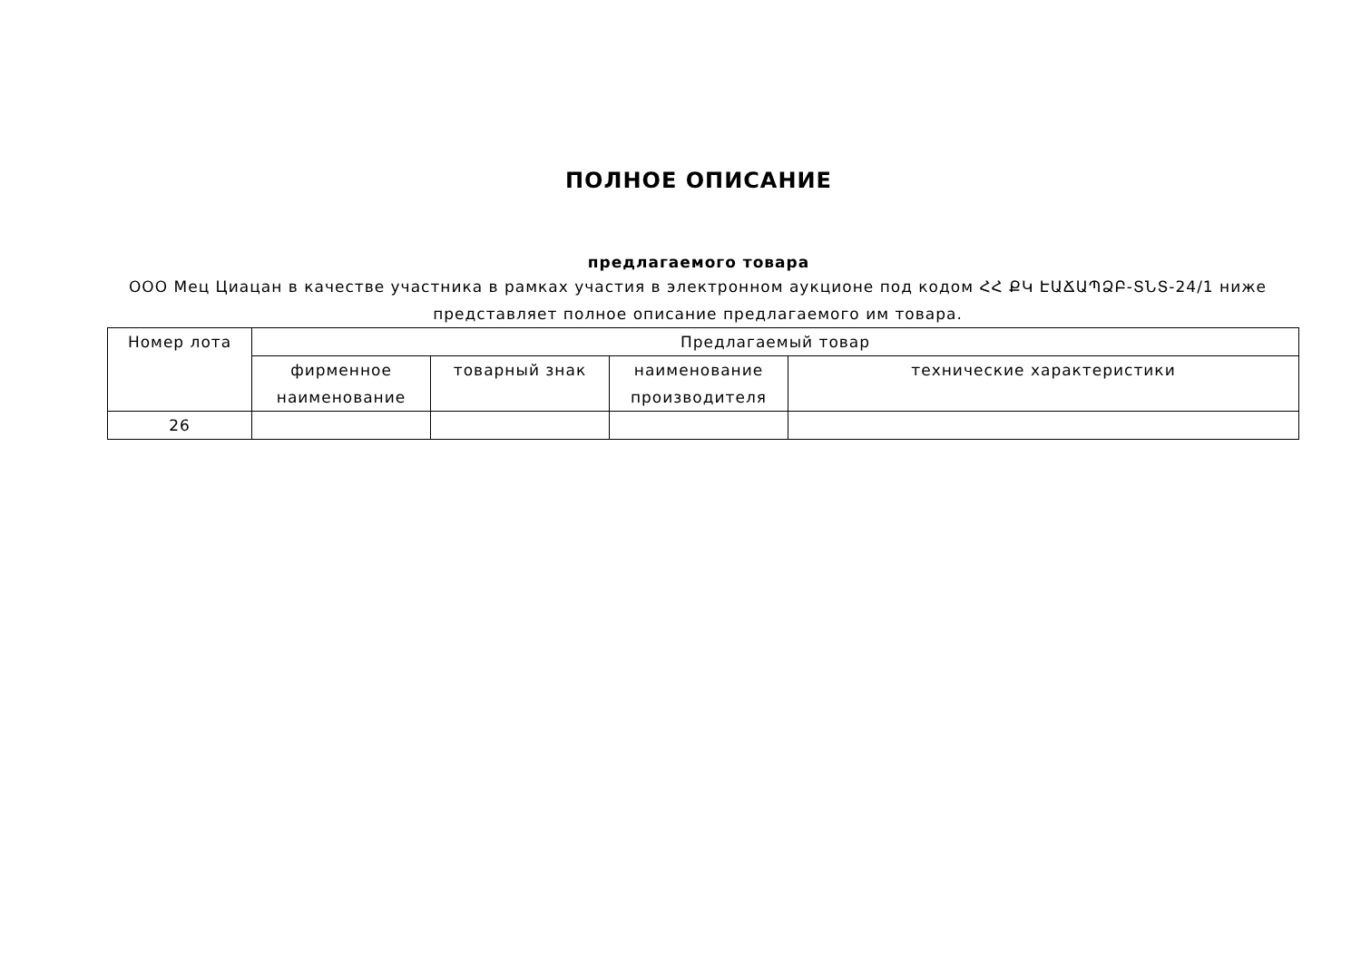ПОЛНОЕ ОПИСАНИЕ
предлагаемого товара
ООО Мец Циацан в качестве участника в рамках участия в электронном аукционе под кодом ՀՀ ՔԿ ԷԱՃԱՊՁԲ-ՏՆՏ-24/1 ниже представляет полное описание предлагаемого им товара.
| Номер лота | Предлагаемый товар | | | |
| --- | --- | --- | --- | --- |
| | фирменное наименование | товарный знак | наименование производителя | технические характеристики |
| 26 | | | | |